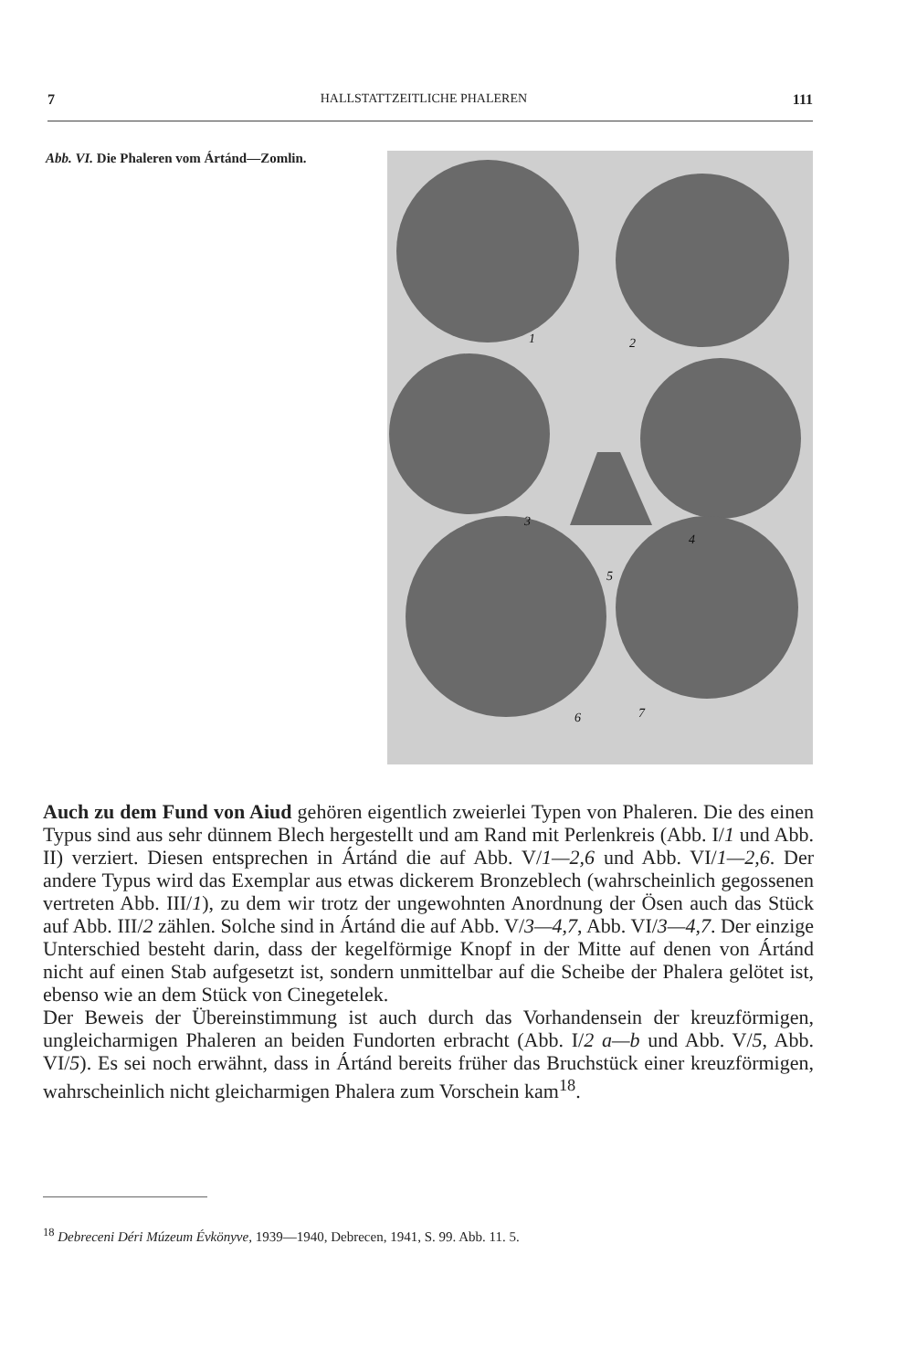7 HALLSTATTZEITLICHE PHALEREN 111
Abb. VI. Die Phaleren vom Ártánd—Zomlin.
1
2
3
4
5
6
7
Auch zu dem Fund von Aiud gehören eigentlich zweierlei Typen von Phaleren. Die des einen Typus sind aus sehr dünnem Blech hergestellt und am Rand mit Perlenkreis (Abb. I/1 und Abb. II) verziert. Diesen entsprechen in Ártánd die auf Abb. V/1—2,6 und Abb. VI/1—2,6. Der andere Typus wird das Exemplar aus etwas dickerem Bronzeblech (wahrscheinlich gegossenen vertreten Abb. III/1), zu dem wir trotz der ungewohnten Anordnung der Ösen auch das Stück auf Abb. III/2 zählen. Solche sind in Ártánd die auf Abb. V/3—4,7, Abb. VI/3—4,7. Der einzige Unterschied besteht darin, dass der kegelförmige Knopf in der Mitte auf denen von Ártánd nicht auf einen Stab aufgesetzt ist, sondern unmittelbar auf die Scheibe der Phalera gelötet ist, ebenso wie an dem Stück von Cinegetelek.
Der Beweis der Übereinstimmung ist auch durch das Vorhandensein der kreuzförmigen, ungleicharmigen Phaleren an beiden Fundorten erbracht (Abb. I/2 a—b und Abb. V/5, Abb. VI/5). Es sei noch erwähnt, dass in Ártánd bereits früher das Bruchstück einer kreuzförmigen, wahrscheinlich nicht gleicharmigen Phalera zum Vorschein kam<sup>18</sup>.
<sup>18</sup> Debreceni Déri Múzeum Évkönyve, 1939—1940, Debrecen, 1941, S. 99. Abb. 11. 5.